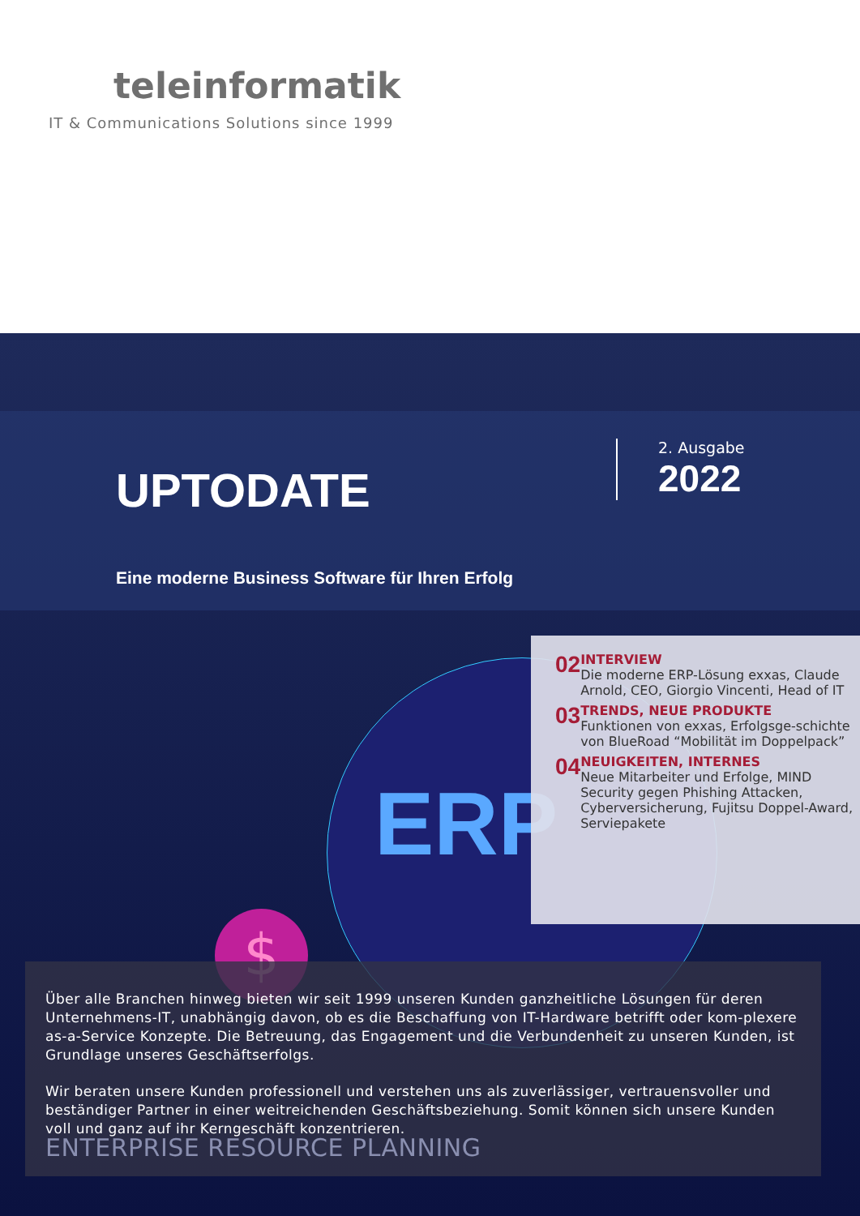teleinformatik
IT & Communications Solutions since 1999
$
ERP
UPTODATE
2. Ausgabe
2022
Eine moderne Business Software für Ihren Erfolg
02
INTERVIEW
Die moderne ERP-Lösung exxas, Claude Arnold, CEO, Giorgio Vincenti, Head of IT
03
TRENDS, NEUE PRODUKTE
Funktionen von exxas, Erfolgsge-schichte von BlueRoad “Mobilität im Doppelpack”
04
NEUIGKEITEN, INTERNES
Neue Mitarbeiter und Erfolge, MIND Security gegen Phishing Attacken, Cyberversicherung, Fujitsu Doppel-Award, Serviepakete
Über alle Branchen hinweg bieten wir seit 1999 unseren Kunden ganzheitliche Lösungen für deren Unternehmens-IT, unabhängig davon, ob es die Beschaffung von IT-Hardware betrifft oder kom-plexere as-a-Service Konzepte. Die Betreuung, das Engagement und die Verbundenheit zu unseren Kunden, ist Grundlage unseres Geschäftserfolgs.
Wir beraten unsere Kunden professionell und verstehen uns als zuverlässiger, vertrauensvoller und beständiger Partner in einer weitreichenden Geschäftsbeziehung. Somit können sich unsere Kunden voll und ganz auf ihr Kerngeschäft konzentrieren.
ENTERPRISE RESOURCE PLANNING